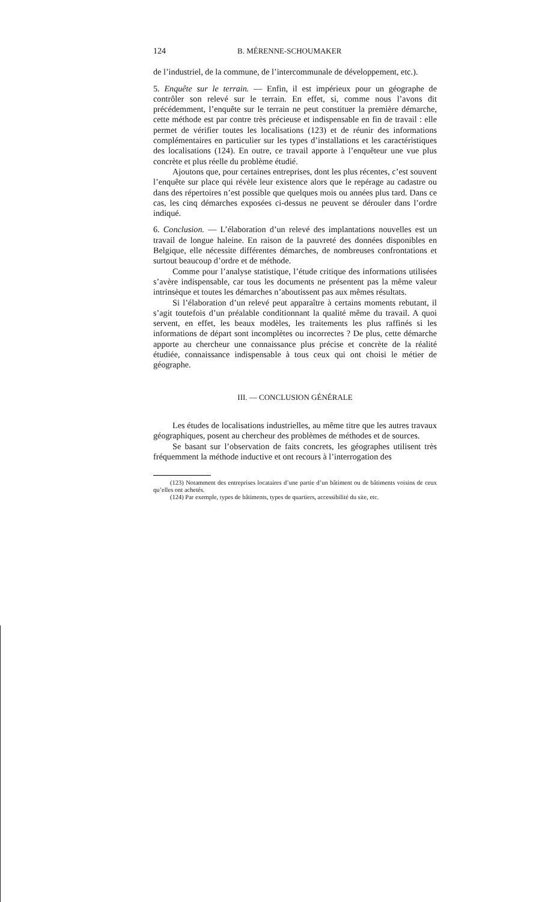124 B. MÉRENNE-SCHOUMAKER
de l’industriel, de la commune, de l’intercommunale de développement, etc.).
5. Enquête sur le terrain. — Enfin, il est impérieux pour un géographe de contrôler son relevé sur le terrain. En effet, si, comme nous l’avons dit précédemment, l’enquête sur le terrain ne peut constituer la première démarche, cette méthode est par contre très précieuse et indispensable en fin de travail : elle permet de vérifier toutes les localisations (123) et de réunir des informations complémentaires en particulier sur les types d’installations et les caractéristiques des localisations (124). En outre, ce travail apporte à l’enquêteur une vue plus concrète et plus réelle du problème étudié.
Ajoutons que, pour certaines entreprises, dont les plus récentes, c’est souvent l’enquête sur place qui révèle leur existence alors que le repérage au cadastre ou dans des répertoires n’est possible que quelques mois ou années plus tard. Dans ce cas, les cinq démarches exposées ci-dessus ne peuvent se dérouler dans l’ordre indiqué.
6. Conclusion. — L’élaboration d’un relevé des implantations nouvelles est un travail de longue haleine. En raison de la pauvreté des données disponibles en Belgique, elle nécessite différentes démarches, de nombreuses confrontations et surtout beaucoup d’ordre et de méthode.
Comme pour l’analyse statistique, l’étude critique des informations utilisées s’avère indispensable, car tous les documents ne présentent pas la même valeur intrinsèque et toutes les démarches n’aboutissent pas aux mêmes résultats.
Si l’élaboration d’un relevé peut apparaître à certains moments rebutant, il s’agit toutefois d’un préalable conditionnant la qualité même du travail. A quoi servent, en effet, les beaux modèles, les traitements les plus raffinés si les informations de départ sont incomplètes ou incorrectes ? De plus, cette démarche apporte au chercheur une connaissance plus précise et concrète de la réalité étudiée, connaissance indispensable à tous ceux qui ont choisi le métier de géographe.
III. — CONCLUSION GÉNÉRALE
Les études de localisations industrielles, au même titre que les autres travaux géographiques, posent au chercheur des problèmes de méthodes et de sources.
Se basant sur l’observation de faits concrets, les géographes utilisent très fréquemment la méthode inductive et ont recours à l’interrogation des
(123) Notamment des entreprises locataires d’une partie d’un bâtiment ou de bâtiments voisins de ceux qu’elles ont achetés.
(124) Par exemple, types de bâtiments, types de quartiers, accessibilité du site, etc.